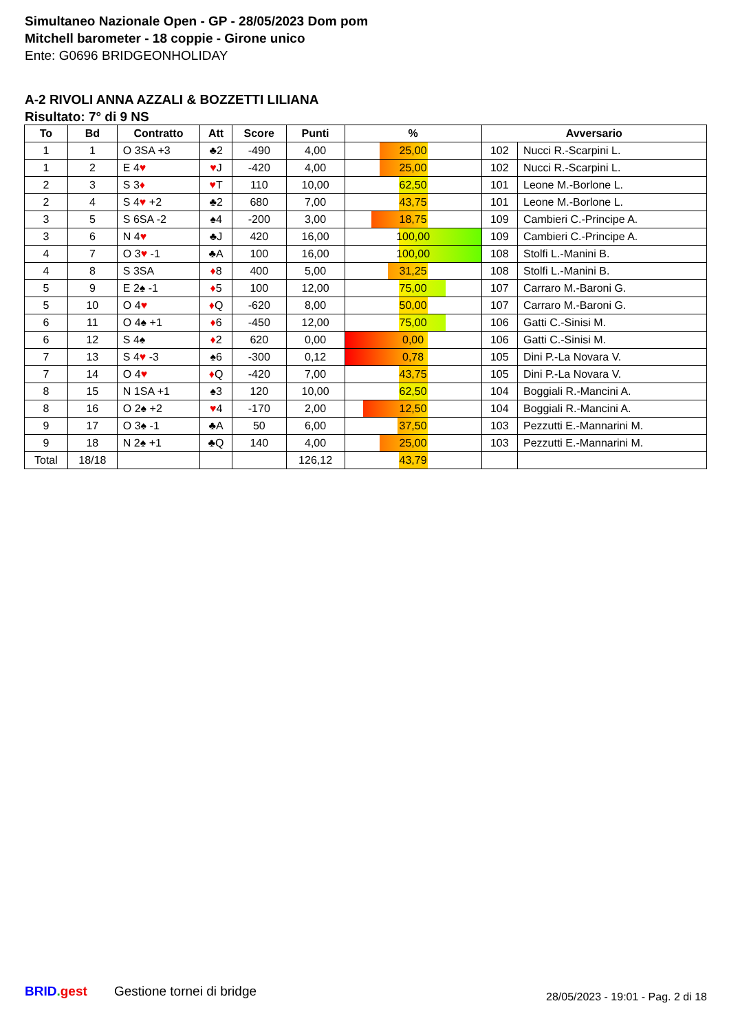Simultaneo Nazionale Open - GP - 28/05/2023 Dom pom
Mitchell barometer - 18 coppie - Girone unico
Ente: G0696 BRIDGEONHOLIDAY
A-2 RIVOLI ANNA AZZALI & BOZZETTI LILIANA
Risultato: 7° di 9 NS
| To | Bd | Contratto | Att | Score | Punti | % | Avversario | |
| --- | --- | --- | --- | --- | --- | --- | --- | --- |
| 1 | 1 | O 3SA +3 | ♣2 | -490 | 4,00 | 25,00 | 102 | Nucci R.-Scarpini L. |
| 1 | 2 | E 4 ♥ | ♥ J | -420 | 4,00 | 25,00 | 102 | Nucci R.-Scarpini L. |
| 2 | 3 | S 3 ♦ | ♥ T | 110 | 10,00 | 62,50 | 101 | Leone M.-Borlone L. |
| 2 | 4 | S 4 ♥ +2 | ♣2 | 680 | 7,00 | 43,75 | 101 | Leone M.-Borlone L. |
| 3 | 5 | S 6SA -2 | ♠4 | -200 | 3,00 | 18,75 | 109 | Cambieri C.-Principe A. |
| 3 | 6 | N 4 ♥ | ♣J | 420 | 16,00 | 100,00 | 109 | Cambieri C.-Principe A. |
| 4 | 7 | O 3 ♥ -1 | ♣A | 100 | 16,00 | 100,00 | 108 | Stolfi L.-Manini B. |
| 4 | 8 | S 3SA | ♦ 8 | 400 | 5,00 | 31,25 | 108 | Stolfi L.-Manini B. |
| 5 | 9 | E 2♠ -1 | ♦ 5 | 100 | 12,00 | 75,00 | 107 | Carraro M.-Baroni G. |
| 5 | 10 | O 4 ♥ | ♦ Q | -620 | 8,00 | 50,00 | 107 | Carraro M.-Baroni G. |
| 6 | 11 | O 4♠ +1 | ♦ 6 | -450 | 12,00 | 75,00 | 106 | Gatti C.-Sinisi M. |
| 6 | 12 | S 4♠ | ♦ 2 | 620 | 0,00 | 0,00 | 106 | Gatti C.-Sinisi M. |
| 7 | 13 | S 4 ♥ -3 | ♠6 | -300 | 0,12 | 0,78 | 105 | Dini P.-La Novara V. |
| 7 | 14 | O 4 ♥ | ♦ Q | -420 | 7,00 | 43,75 | 105 | Dini P.-La Novara V. |
| 8 | 15 | N 1SA +1 | ♠3 | 120 | 10,00 | 62,50 | 104 | Boggiali R.-Mancini A. |
| 8 | 16 | O 2♠ +2 | ♥ 4 | -170 | 2,00 | 12,50 | 104 | Boggiali R.-Mancini A. |
| 9 | 17 | O 3♠ -1 | ♣A | 50 | 6,00 | 37,50 | 103 | Pezzutti E.-Mannarini M. |
| 9 | 18 | N 2♠ +1 | ♣Q | 140 | 4,00 | 25,00 | 103 | Pezzutti E.-Mannarini M. |
| Total | 18/18 | | | | 126,12 | 43,79 | | |
BRID. gest Gestione tornei di bridge
28/05/2023 - 19:01 - Pag. 2 di 18